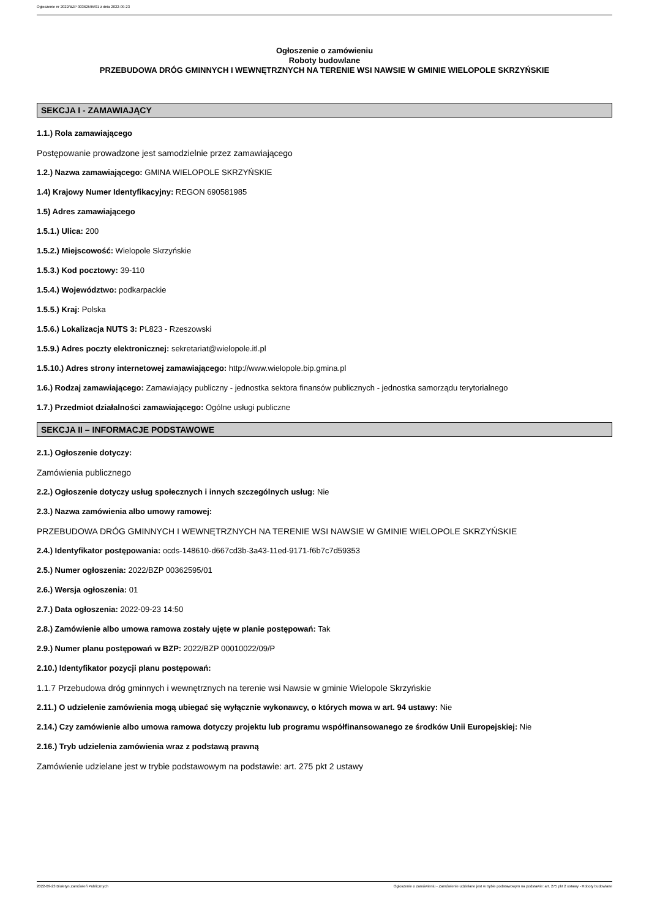Ogłoszenie nr 2022/BZP 00362595/01 z dnia 2022-09-23
Ogłoszenie o zamówieniu
Roboty budowlane
PRZEBUDOWA DRÓG GMINNYCH I WEWNĘTRZNYCH NA TERENIE WSI NAWSIE W GMINIE WIELOPOLE SKRZYŃSKIE
SEKCJA I - ZAMAWIAJĄCY
1.1.) Rola zamawiającego
Postępowanie prowadzone jest samodzielnie przez zamawiającego
1.2.) Nazwa zamawiającego: GMINA WIELOPOLE SKRZYŃSKIE
1.4) Krajowy Numer Identyfikacyjny: REGON 690581985
1.5) Adres zamawiającego
1.5.1.) Ulica: 200
1.5.2.) Miejscowość: Wielopole Skrzyńskie
1.5.3.) Kod pocztowy: 39-110
1.5.4.) Województwo: podkarpackie
1.5.5.) Kraj: Polska
1.5.6.) Lokalizacja NUTS 3: PL823 - Rzeszowski
1.5.9.) Adres poczty elektronicznej: sekretariat@wielopole.itl.pl
1.5.10.) Adres strony internetowej zamawiającego: http://www.wielopole.bip.gmina.pl
1.6.) Rodzaj zamawiającego: Zamawiający publiczny - jednostka sektora finansów publicznych - jednostka samorządu terytorialnego
1.7.) Przedmiot działalności zamawiającego: Ogólne usługi publiczne
SEKCJA II – INFORMACJE PODSTAWOWE
2.1.) Ogłoszenie dotyczy:
Zamówienia publicznego
2.2.) Ogłoszenie dotyczy usług społecznych i innych szczególnych usług: Nie
2.3.) Nazwa zamówienia albo umowy ramowej:
PRZEBUDOWA DRÓG GMINNYCH I WEWNĘTRZNYCH NA TERENIE WSI NAWSIE W GMINIE WIELOPOLE SKRZYŃSKIE
2.4.) Identyfikator postępowania: ocds-148610-d667cd3b-3a43-11ed-9171-f6b7c7d59353
2.5.) Numer ogłoszenia: 2022/BZP 00362595/01
2.6.) Wersja ogłoszenia: 01
2.7.) Data ogłoszenia: 2022-09-23 14:50
2.8.) Zamówienie albo umowa ramowa zostały ujęte w planie postępowań: Tak
2.9.) Numer planu postępowań w BZP: 2022/BZP 00010022/09/P
2.10.) Identyfikator pozycji planu postępowań:
1.1.7 Przebudowa dróg gminnych i wewnętrznych na terenie wsi Nawsie w gminie Wielopole Skrzyńskie
2.11.) O udzielenie zamówienia mogą ubiegać się wyłącznie wykonawcy, o których mowa w art. 94 ustawy: Nie
2.14.) Czy zamówienie albo umowa ramowa dotyczy projektu lub programu współfinansowanego ze środków Unii Europejskiej: Nie
2.16.) Tryb udzielenia zamówienia wraz z podstawą prawną
Zamówienie udzielane jest w trybie podstawowym na podstawie: art. 275 pkt 2 ustawy
2022-09-23 Biuletyn Zamówień Publicznych Ogłoszenie o zamówieniu - Zamówienie udzielane jest w trybie podstawowym na podstawie: art. 275 pkt 2 ustawy - Roboty budowlane